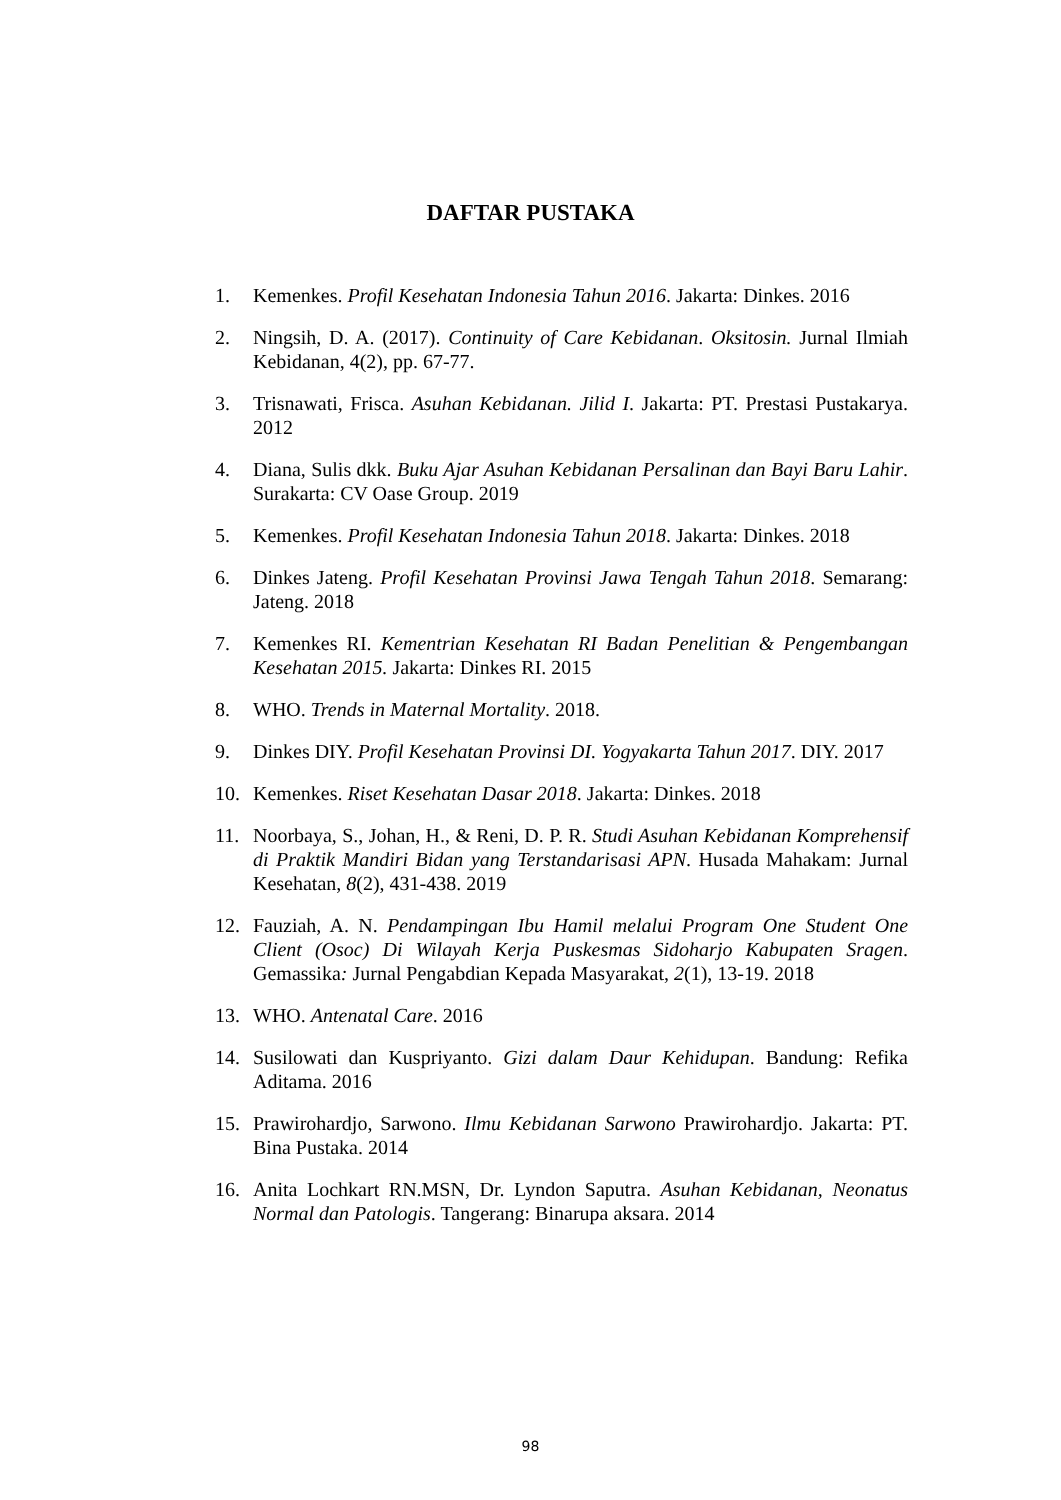DAFTAR PUSTAKA
1. Kemenkes. Profil Kesehatan Indonesia Tahun 2016. Jakarta: Dinkes. 2016
2. Ningsih, D. A. (2017). Continuity of Care Kebidanan. Oksitosin. Jurnal Ilmiah Kebidanan, 4(2), pp. 67-77.
3. Trisnawati, Frisca. Asuhan Kebidanan. Jilid I. Jakarta: PT. Prestasi Pustakarya. 2012
4. Diana, Sulis dkk. Buku Ajar Asuhan Kebidanan Persalinan dan Bayi Baru Lahir. Surakarta: CV Oase Group. 2019
5. Kemenkes. Profil Kesehatan Indonesia Tahun 2018. Jakarta: Dinkes. 2018
6. Dinkes Jateng. Profil Kesehatan Provinsi Jawa Tengah Tahun 2018. Semarang: Jateng. 2018
7. Kemenkes RI. Kementrian Kesehatan RI Badan Penelitian & Pengembangan Kesehatan 2015. Jakarta: Dinkes RI. 2015
8. WHO. Trends in Maternal Mortality. 2018.
9. Dinkes DIY. Profil Kesehatan Provinsi DI. Yogyakarta Tahun 2017. DIY. 2017
10. Kemenkes. Riset Kesehatan Dasar 2018. Jakarta: Dinkes. 2018
11. Noorbaya, S., Johan, H., & Reni, D. P. R. Studi Asuhan Kebidanan Komprehensif di Praktik Mandiri Bidan yang Terstandarisasi APN. Husada Mahakam: Jurnal Kesehatan, 8(2), 431-438. 2019
12. Fauziah, A. N. Pendampingan Ibu Hamil melalui Program One Student One Client (Osoc) Di Wilayah Kerja Puskesmas Sidoharjo Kabupaten Sragen. Gemassika: Jurnal Pengabdian Kepada Masyarakat, 2(1), 13-19. 2018
13. WHO. Antenatal Care. 2016
14. Susilowati dan Kuspriyanto. Gizi dalam Daur Kehidupan. Bandung: Refika Aditama. 2016
15. Prawirohardjo, Sarwono. Ilmu Kebidanan Sarwono Prawirohardjo. Jakarta: PT. Bina Pustaka. 2014
16. Anita Lochkart RN.MSN, Dr. Lyndon Saputra. Asuhan Kebidanan, Neonatus Normal dan Patologis. Tangerang: Binarupa aksara. 2014
98